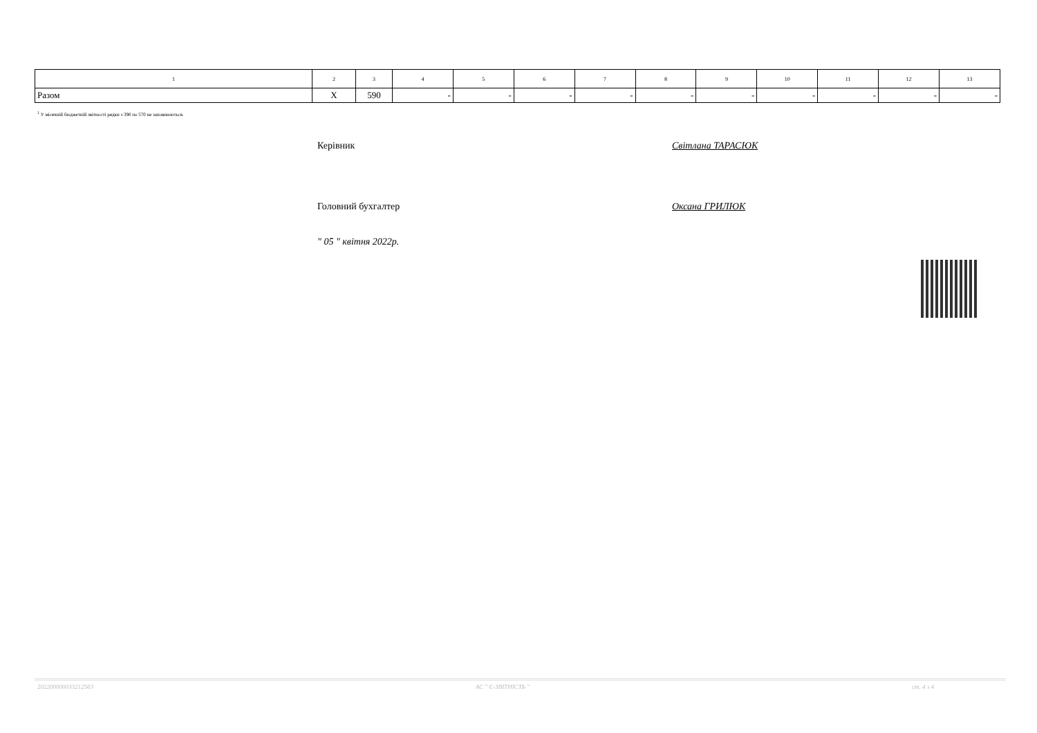| 1 | 2 | 3 | 4 | 5 | 6 | 7 | 8 | 9 | 10 | 11 | 12 | 13 |
| --- | --- | --- | --- | --- | --- | --- | --- | --- | --- | --- | --- | --- |
| Разом | Х | 590 | - | - | - | - | - | - | - | - | - | - |
<sup>1</sup> У місячній бюджетній звітності рядки з 390 по 570 не заповнюються.
Керівник Світлана ТАРАСЮК
Головний бухгалтер Оксана ГРИЛЮК
" 05 " квітня 2022р.
202200000033212563 АС " Є-ЗВІТНІСТЬ " ст. 4 з 4